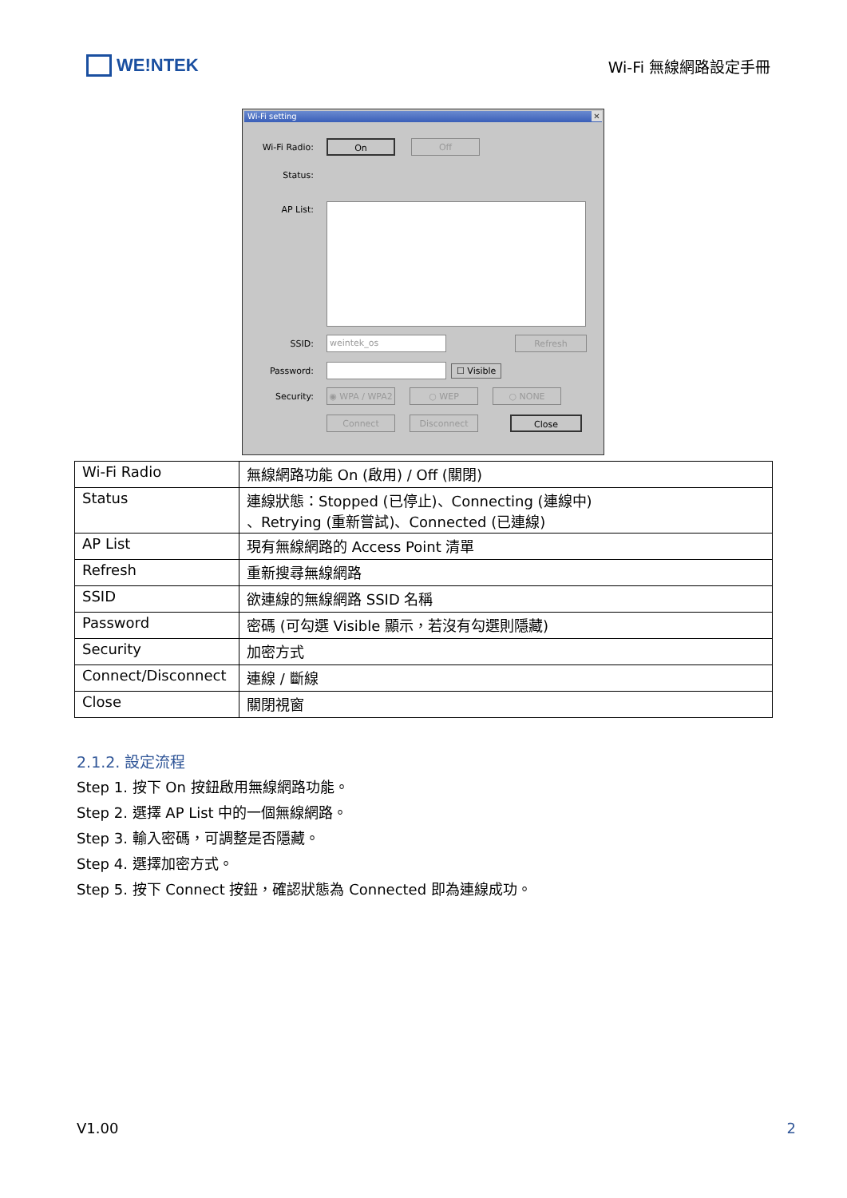WE!NTEK
Wi-Fi 無線網路設定手冊
Wi-Fi setting ✕
Wi-Fi Radio:
On Off
Status:
AP List:
SSID:
weintek_os
Refresh
Password: ☐ Visible
Security:
◉ WPA / WPA2 ○ WEP ○ NONE
Connect Disconnect Close
| Wi-Fi Radio | 無線網路功能 On (啟用) / Off (關閉) |
| Status | 連線狀態：Stopped (已停止)、Connecting (連線中) 、Retrying (重新嘗試)、Connected (已連線) |
| AP List | 現有無線網路的 Access Point 清單 |
| Refresh | 重新搜尋無線網路 |
| SSID | 欲連線的無線網路 SSID 名稱 |
| Password | 密碼 (可勾選 Visible 顯示，若沒有勾選則隱藏) |
| Security | 加密方式 |
| Connect/Disconnect | 連線 / 斷線 |
| Close | 關閉視窗 |
2.1.2. 設定流程
Step 1. 按下 On 按鈕啟用無線網路功能。
Step 2. 選擇 AP List 中的一個無線網路。
Step 3. 輸入密碼，可調整是否隱藏。
Step 4. 選擇加密方式。
Step 5. 按下 Connect 按鈕，確認狀態為 Connected 即為連線成功。
V1.00 2